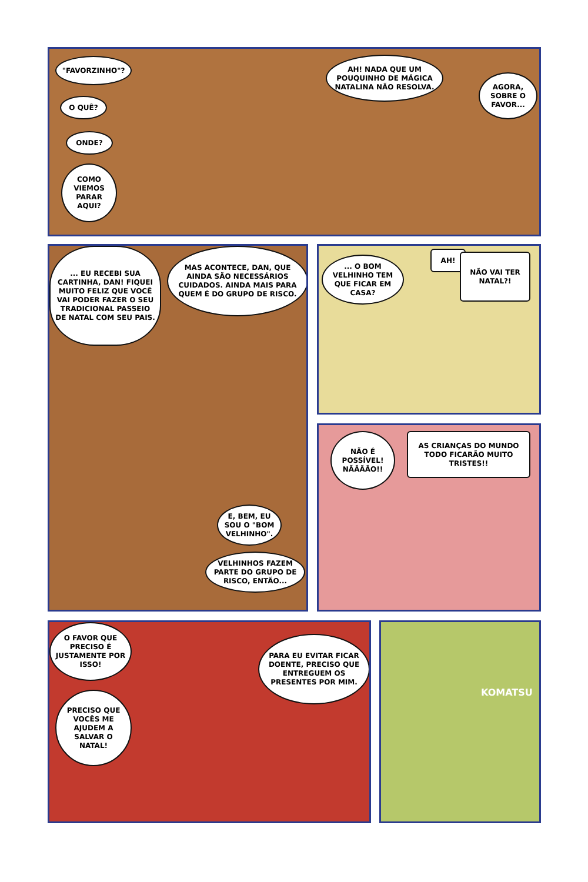"FAVORZINHO"?
O QUÊ?
ONDE?
COMO VIEMOS PARAR AQUI?
AH! NADA QUE UM POUQUINHO DE MÁGICA NATALINA NÃO RESOLVA.
AGORA, SOBRE O FAVOR...
... EU RECEBI SUA CARTINHA, DAN! FIQUEI MUITO FELIZ QUE VOCÊ VAI PODER FAZER O SEU TRADICIONAL PASSEIO DE NATAL COM SEU PAIS.
MAS ACONTECE, DAN, QUE AINDA SÃO NECESSÁRIOS CUIDADOS. AINDA MAIS PARA QUEM É DO GRUPO DE RISCO.
E, BEM, EU SOU O "BOM VELHINHO".
VELHINHOS FAZEM PARTE DO GRUPO DE RISCO, ENTÃO...
... O BOM VELHINHO TEM QUE FICAR EM CASA?
AH!
NÃO VAI TER NATAL?!
NÃO É POSSÍVEL! NÃÃÃÃO!!
AS CRIANÇAS DO MUNDO TODO FICARÃO MUITO TRISTES!!
O FAVOR QUE PRECISO É JUSTAMENTE POR ISSO!
PRECISO QUE VOCÊS ME AJUDEM A SALVAR O NATAL!
PARA EU EVITAR FICAR DOENTE, PRECISO QUE ENTREGUEM OS PRESENTES POR MIM.
KOMATSU